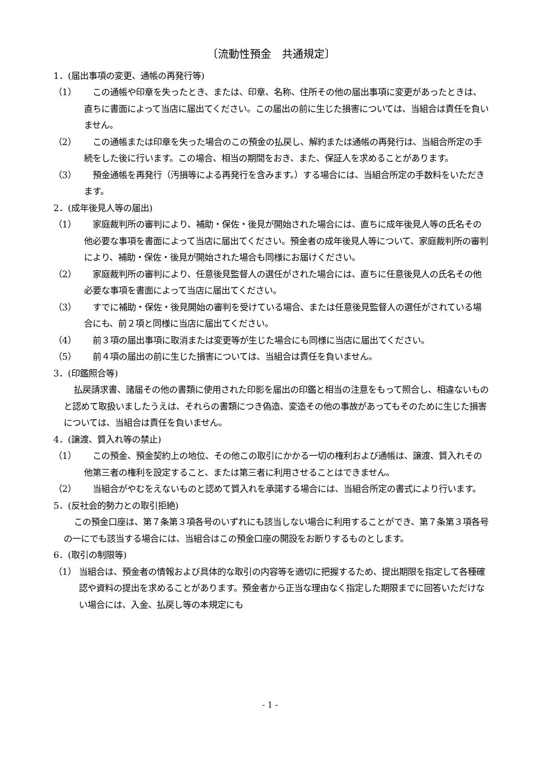〔流動性預金　共通規定〕
1．(届出事項の変更、通帳の再発行等)
（1）　この通帳や印章を失ったとき、または、印章、名称、住所その他の届出事項に変更があったときは、直ちに書面によって当店に届出てください。この届出の前に生じた損害については、当組合は責任を負いません。
（2）　この通帳または印章を失った場合のこの預金の払戻し、解約または通帳の再発行は、当組合所定の手続をした後に行います。この場合、相当の期間をおき、また、保証人を求めることがあります。
（3）　預金通帳を再発行（汚損等による再発行を含みます。）する場合には、当組合所定の手数料をいただきます。
2．(成年後見人等の届出)
（1）　家庭裁判所の審判により、補助・保佐・後見が開始された場合には、直ちに成年後見人等の氏名その他必要な事項を書面によって当店に届出てください。預金者の成年後見人等について、家庭裁判所の審判により、補助・保佐・後見が開始された場合も同様にお届けください。
（2）　家庭裁判所の審判により、任意後見監督人の選任がされた場合には、直ちに任意後見人の氏名その他必要な事項を書面によって当店に届出てください。
（3）　すでに補助・保佐・後見開始の審判を受けている場合、または任意後見監督人の選任がされている場合にも、前２項と同様に当店に届出てください。
（4）　前３項の届出事項に取消または変更等が生じた場合にも同様に当店に届出てください。
（5）　前４項の届出の前に生じた損害については、当組合は責任を負いません。
3．(印鑑照合等)
払戻請求書、諸届その他の書類に使用された印影を届出の印鑑と相当の注意をもって照合し、相違ないものと認めて取扱いましたうえは、それらの書類につき偽造、変造その他の事故があってもそのために生じた損害については、当組合は責任を負いません。
4．(譲渡、質入れ等の禁止)
（1）　この預金、預金契約上の地位、その他この取引にかかる一切の権利および通帳は、譲渡、質入れその他第三者の権利を設定すること、または第三者に利用させることはできません。
（2）　当組合がやむをえないものと認めて質入れを承諾する場合には、当組合所定の書式により行います。
5．(反社会的勢力との取引拒絶)
この預金口座は、第７条第３項各号のいずれにも該当しない場合に利用することができ、第７条第３項各号の一にでも該当する場合には、当組合はこの預金口座の開設をお断りするものとします。
6．(取引の制限等)
（1） 当組合は、預金者の情報および具体的な取引の内容等を適切に把握するため、提出期限を指定して各種確認や資料の提出を求めることがあります。預金者から正当な理由なく指定した期限までに回答いただけない場合には、入金、払戻し等の本規定にも
- 1 -